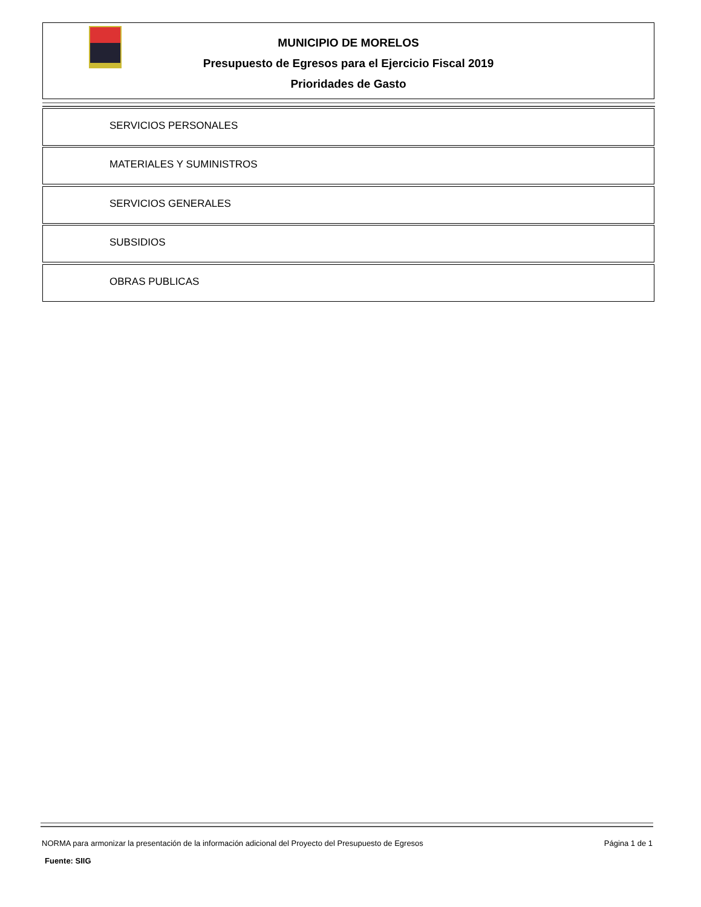MUNICIPIO DE MORELOS
Presupuesto de Egresos para el Ejercicio Fiscal 2019
Prioridades de Gasto
SERVICIOS PERSONALES
MATERIALES Y SUMINISTROS
SERVICIOS GENERALES
SUBSIDIOS
OBRAS PUBLICAS
NORMA para armonizar la presentación de la información adicional del Proyecto del Presupuesto de Egresos Página 1 de 1
Fuente: SIIG